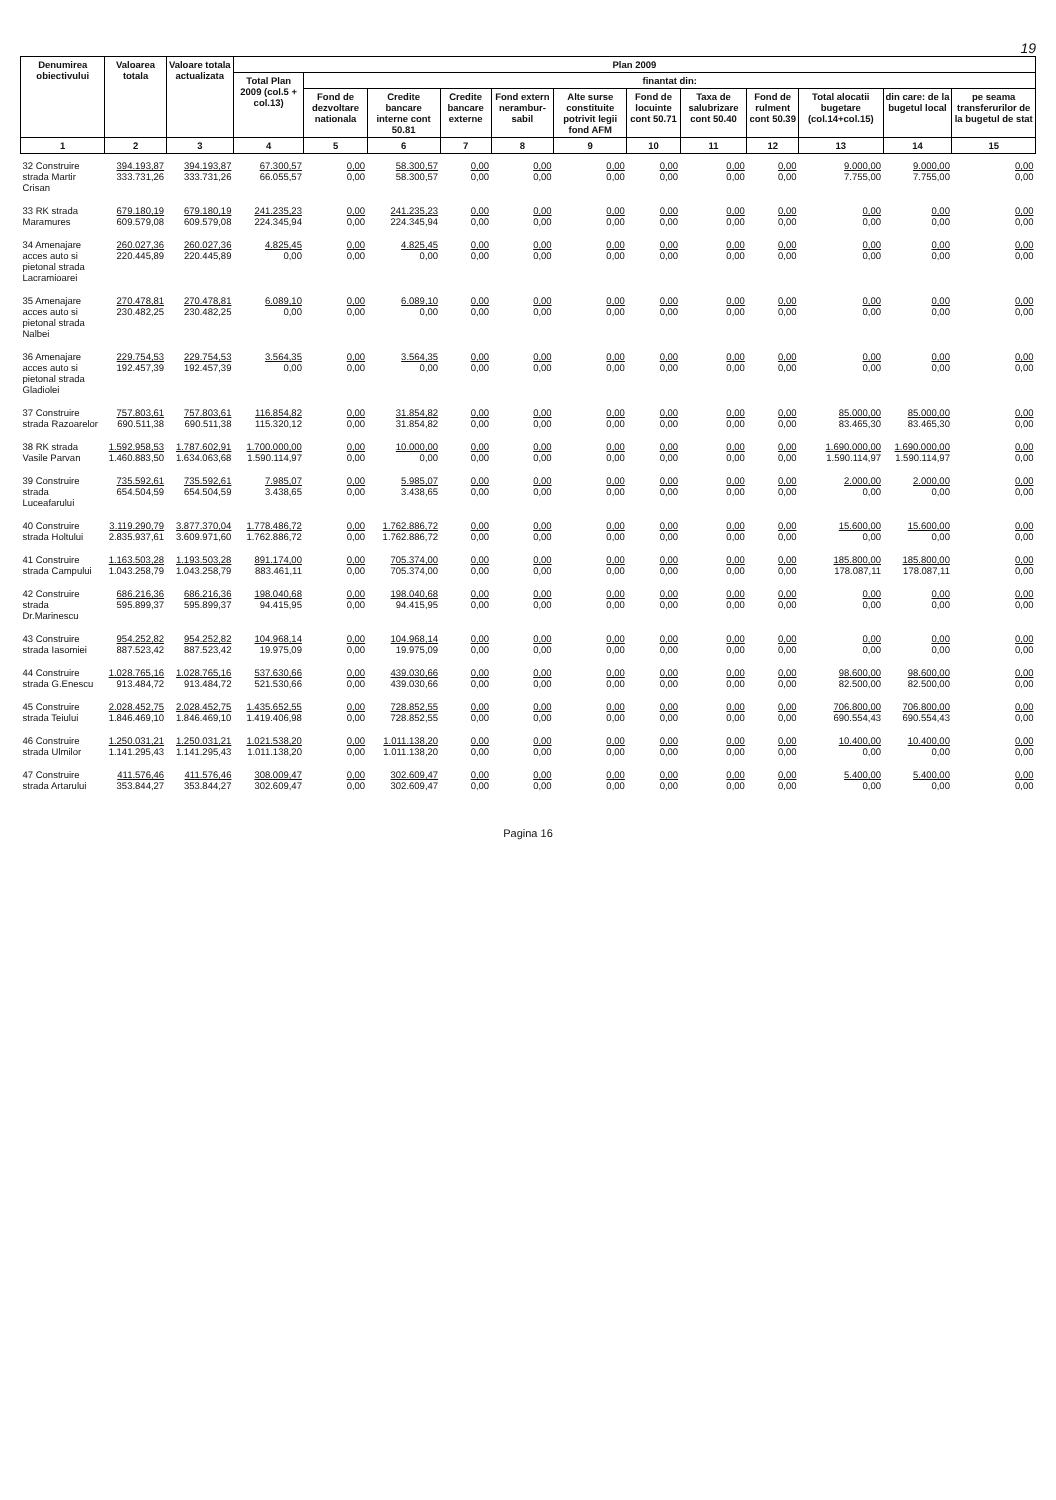19
| Denumirea obiectivului | Valoarea totala | Valoare totala actualizata | Plan 2009 | | | | | | | | | | | |
| --- | --- | --- | --- | --- | --- | --- | --- | --- | --- | --- | --- | --- | --- | --- |
| | | | Total Plan 2009 (col.5 + col.13) | finantat din: | | | | | | | | | | |
| | | | | Fond de dezvoltare nationala | Credite bancare interne cont 50.81 | Credite bancare externe | Fond extern nerambur-sabil | Alte surse constituite potrivit legii fond AFM | Fond de locuinte cont 50.71 | Taxa de salubrizare cont 50.40 | Fond de rulment cont 50.39 | Total alocatii bugetare (col.14+col.15) | din care: de la bugetul local | pe seama transferurilor de la bugetul de stat |
| 1 | 2 | 3 | 4 | 5 | 6 | 7 | 8 | 9 | 10 | 11 | 12 | 13 | 14 | 15 |
| 32 Construire strada Martir Crisan | 394.193,87 333.731,26 | 394.193,87 333.731,26 | 67.300,57 66.055,57 | 0,00 0,00 | 58.300,57 58.300,57 | 0,00 0,00 | 0,00 0,00 | 0,00 0,00 | 0,00 0,00 | 0,00 0,00 | 0,00 0,00 | 9.000,00 7.755,00 | 9.000,00 7.755,00 | 0,00 0,00 |
| 33 RK strada Maramures | 679.180,19 609.579,08 | 679.180,19 609.579,08 | 241.235,23 224.345,94 | 0,00 0,00 | 241.235,23 224.345,94 | 0,00 0,00 | 0,00 0,00 | 0,00 0,00 | 0,00 0,00 | 0,00 0,00 | 0,00 0,00 | 0,00 0,00 | 0,00 0,00 | 0,00 0,00 |
| 34 Amenajare acces auto si pietonal strada Lacramioarei | 260.027,36 220.445,89 | 260.027,36 220.445,89 | 4.825,45 0,00 | 0,00 0,00 | 4.825,45 0,00 | 0,00 0,00 | 0,00 0,00 | 0,00 0,00 | 0,00 0,00 | 0,00 0,00 | 0,00 0,00 | 0,00 0,00 | 0,00 0,00 | 0,00 0,00 |
| 35 Amenajare acces auto si pietonal strada Nalbei | 270.478,81 230.482,25 | 270.478,81 230.482,25 | 6.089,10 0,00 | 0,00 0,00 | 6.089,10 0,00 | 0,00 0,00 | 0,00 0,00 | 0,00 0,00 | 0,00 0,00 | 0,00 0,00 | 0,00 0,00 | 0,00 0,00 | 0,00 0,00 | 0,00 0,00 |
| 36 Amenajare acces auto si pietonal strada Gladiolei | 229.754,53 192.457,39 | 229.754,53 192.457,39 | 3.564,35 0,00 | 0,00 0,00 | 3.564,35 0,00 | 0,00 0,00 | 0,00 0,00 | 0,00 0,00 | 0,00 0,00 | 0,00 0,00 | 0,00 0,00 | 0,00 0,00 | 0,00 0,00 | 0,00 0,00 |
| 37 Construire strada Razoarelor | 757.803,61 690.511,38 | 757.803,61 690.511,38 | 116.854,82 115.320,12 | 0,00 0,00 | 31.854,82 31.854,82 | 0,00 0,00 | 0,00 0,00 | 0,00 0,00 | 0,00 0,00 | 0,00 0,00 | 0,00 0,00 | 85.000,00 83.465,30 | 85.000,00 83.465,30 | 0,00 0,00 |
| 38 RK strada Vasile Parvan | 1.592.958,53 1.460.883,50 | 1.787.602,91 1.634.063,68 | 1.700.000,00 1.590.114,97 | 0,00 0,00 | 10.000,00 0,00 | 0,00 0,00 | 0,00 0,00 | 0,00 0,00 | 0,00 0,00 | 0,00 0,00 | 0,00 0,00 | 1.690.000,00 1.590.114,97 | 1.690.000,00 1.590.114,97 | 0,00 0,00 |
| 39 Construire strada Luceafarului | 735.592,61 654.504,59 | 735.592,61 654.504,59 | 7.985,07 3.438,65 | 0,00 0,00 | 5.985,07 3.438,65 | 0,00 0,00 | 0,00 0,00 | 0,00 0,00 | 0,00 0,00 | 0,00 0,00 | 0,00 0,00 | 2.000,00 0,00 | 2.000,00 0,00 | 0,00 0,00 |
| 40 Construire strada Holtului | 3.119.290,79 2.835.937,61 | 3.877.370,04 3.609.971,60 | 1.778.486,72 1.762.886,72 | 0,00 0,00 | 1.762.886,72 1.762.886,72 | 0,00 0,00 | 0,00 0,00 | 0,00 0,00 | 0,00 0,00 | 0,00 0,00 | 0,00 0,00 | 15.600,00 0,00 | 15.600,00 0,00 | 0,00 0,00 |
| 41 Construire strada Campului | 1.163.503,28 1.043.258,79 | 1.193.503,28 1.043.258,79 | 891.174,00 883.461,11 | 0,00 0,00 | 705.374,00 705.374,00 | 0,00 0,00 | 0,00 0,00 | 0,00 0,00 | 0,00 0,00 | 0,00 0,00 | 0,00 0,00 | 185.800,00 178.087,11 | 185.800,00 178.087,11 | 0,00 0,00 |
| 42 Construire strada Dr.Marinescu | 686.216,36 595.899,37 | 686.216,36 595.899,37 | 198.040,68 94.415,95 | 0,00 0,00 | 198.040,68 94.415,95 | 0,00 0,00 | 0,00 0,00 | 0,00 0,00 | 0,00 0,00 | 0,00 0,00 | 0,00 0,00 | 0,00 0,00 | 0,00 0,00 | 0,00 0,00 |
| 43 Construire strada Iasomiei | 954.252,82 887.523,42 | 954.252,82 887.523,42 | 104.968,14 19.975,09 | 0,00 0,00 | 104.968,14 19.975,09 | 0,00 0,00 | 0,00 0,00 | 0,00 0,00 | 0,00 0,00 | 0,00 0,00 | 0,00 0,00 | 0,00 0,00 | 0,00 0,00 | 0,00 0,00 |
| 44 Construire strada G.Enescu | 1.028.765,16 913.484,72 | 1.028.765,16 913.484,72 | 537.630,66 521.530,66 | 0,00 0,00 | 439.030,66 439.030,66 | 0,00 0,00 | 0,00 0,00 | 0,00 0,00 | 0,00 0,00 | 0,00 0,00 | 0,00 0,00 | 98.600,00 82.500,00 | 98.600,00 82.500,00 | 0,00 0,00 |
| 45 Construire strada Teiului | 2.028.452,75 1.846.469,10 | 2.028.452,75 1.846.469,10 | 1.435.652,55 1.419.406,98 | 0,00 0,00 | 728.852,55 728.852,55 | 0,00 0,00 | 0,00 0,00 | 0,00 0,00 | 0,00 0,00 | 0,00 0,00 | 0,00 0,00 | 706.800,00 690.554,43 | 706.800,00 690.554,43 | 0,00 0,00 |
| 46 Construire strada Ulmilor | 1.250.031,21 1.141.295,43 | 1.250.031,21 1.141.295,43 | 1.021.538,20 1.011.138,20 | 0,00 0,00 | 1.011.138,20 1.011.138,20 | 0,00 0,00 | 0,00 0,00 | 0,00 0,00 | 0,00 0,00 | 0,00 0,00 | 0,00 0,00 | 10.400,00 0,00 | 10.400,00 0,00 | 0,00 0,00 |
| 47 Construire strada Artarului | 411.576,46 353.844,27 | 411.576,46 353.844,27 | 308.009,47 302.609,47 | 0,00 0,00 | 302.609,47 302.609,47 | 0,00 0,00 | 0,00 0,00 | 0,00 0,00 | 0,00 0,00 | 0,00 0,00 | 0,00 0,00 | 5.400,00 0,00 | 5.400,00 0,00 | 0,00 0,00 |
Pagina 16